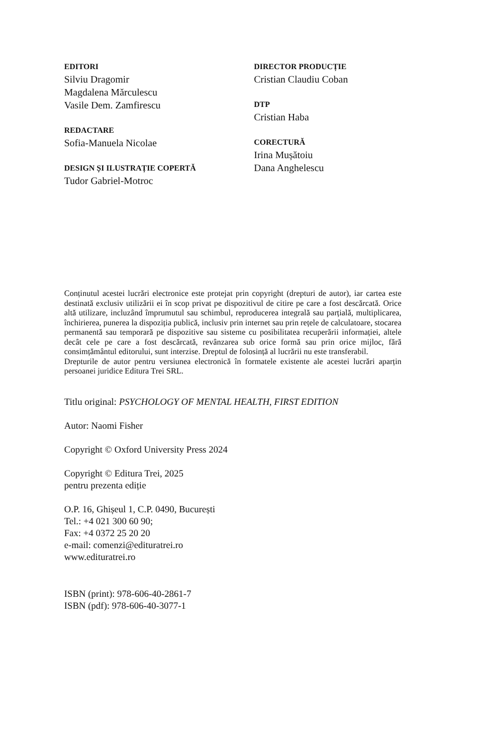EDITORI
Silviu Dragomir
Magdalena Mărculescu
Vasile Dem. Zamfirescu
REDACTARE
Sofia-Manuela Nicolae
DESIGN ȘI ILUSTRAȚIE COPERTĂ
Tudor Gabriel-Motroc
DIRECTOR PRODUCȚIE
Cristian Claudiu Coban
DTP
Cristian Haba
CORECTURĂ
Irina Mușătoiu
Dana Anghelescu
Conținutul acestei lucrări electronice este protejat prin copyright (drepturi de autor), iar cartea este destinată exclusiv utilizării ei în scop privat pe dispozitivul de citire pe care a fost descărcată. Orice altă utilizare, incluzând împrumutul sau schimbul, reproducerea integrală sau parțială, multiplicarea, închirierea, punerea la dispoziția publică, inclusiv prin internet sau prin rețele de calculatoare, stocarea permanentă sau temporară pe dispozitive sau sisteme cu posibilitatea recuperării informației, altele decât cele pe care a fost descărcată, revânzarea sub orice formă sau prin orice mijloc, fără consimțământul editorului, sunt interzise. Dreptul de folosință al lucrării nu este transferabil.
Drepturile de autor pentru versiunea electronică în formatele existente ale acestei lucrări aparțin persoanei juridice Editura Trei SRL.
Titlu original: PSYCHOLOGY OF MENTAL HEALTH, FIRST EDITION
Autor: Naomi Fisher
Copyright © Oxford University Press 2024
Copyright © Editura Trei, 2025
pentru prezenta ediție
O.P. 16, Ghișeul 1, C.P. 0490, București
Tel.: +4 021 300 60 90;
Fax: +4 0372 25 20 20
e-mail: comenzi@edituratrei.ro
www.edituratrei.ro
ISBN (print): 978-606-40-2861-7
ISBN (pdf): 978-606-40-3077-1